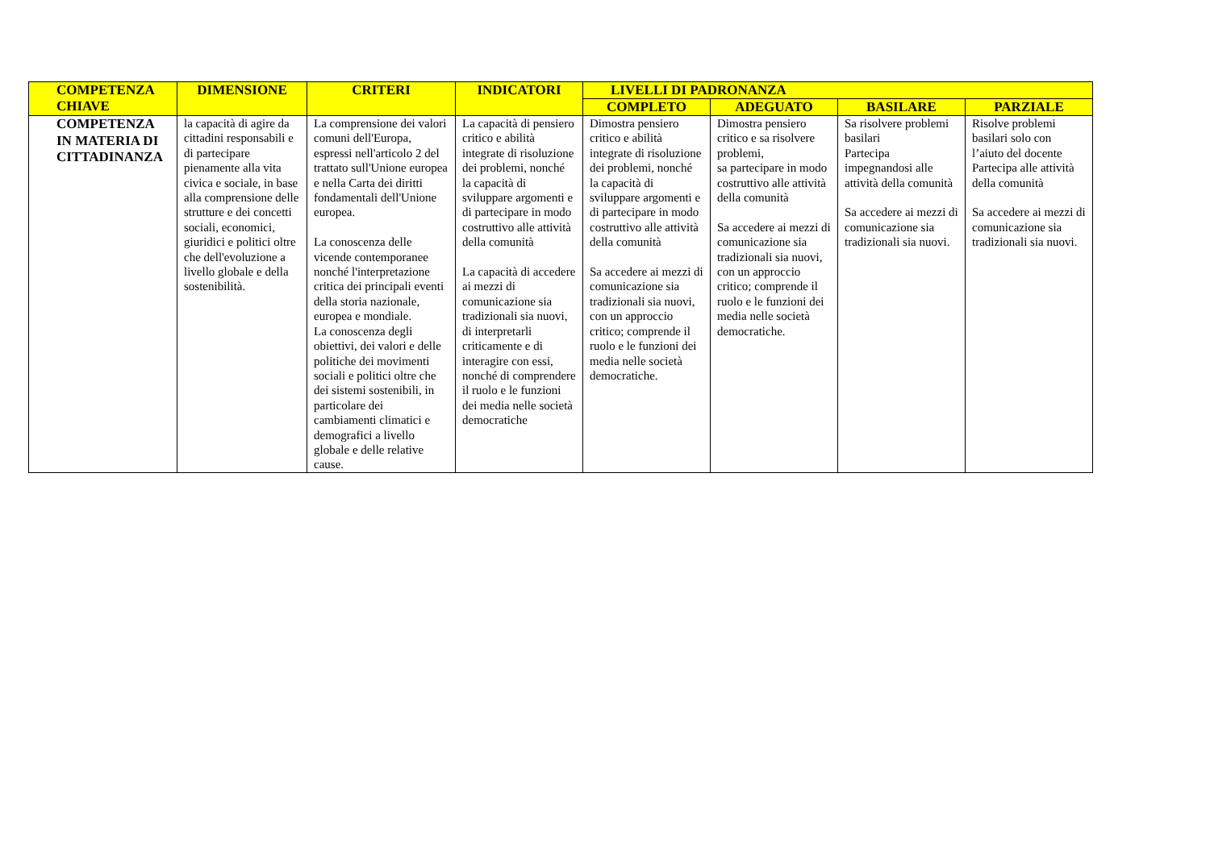| COMPETENZA CHIAVE | DIMENSIONE | CRITERI | INDICATORI | LIVELLI DI PADRONANZA | | | |
| --- | --- | --- | --- | --- | --- | --- | --- |
| | | | | COMPLETO | ADEGUATO | BASILARE | PARZIALE |
| COMPETENZA IN MATERIA DI CITTADINANZA | la capacità di agire da cittadini responsabili e di partecipare pienamente alla vita civica e sociale, in base alla comprensione delle strutture e dei concetti sociali, economici, giuridici e politici oltre che dell'evoluzione a livello globale e della sostenibilità. | La comprensione dei valori comuni dell'Europa, espressi nell'articolo 2 del trattato sull'Unione europea e nella Carta dei diritti fondamentali dell'Unione europea. La conoscenza delle vicende contemporanee nonché l'interpretazione critica dei principali eventi della storia nazionale, europea e mondiale. La conoscenza degli obiettivi, dei valori e delle politiche dei movimenti sociali e politici oltre che dei sistemi sostenibili, in particolare dei cambiamenti climatici e demografici a livello globale e delle relative cause. | La capacità di pensiero critico e abilità integrate di risoluzione dei problemi, nonché la capacità di sviluppare argomenti e di partecipare in modo costruttivo alle attività della comunità La capacità di accedere ai mezzi di comunicazione sia tradizionali sia nuovi, di interpretarli criticamente e di interagire con essi, nonché di comprendere il ruolo e le funzioni dei media nelle società democratiche | Dimostra pensiero critico e abilità integrate di risoluzione dei problemi, nonché la capacità di sviluppare argomenti e di partecipare in modo costruttivo alle attività della comunità Sa accedere ai mezzi di comunicazione sia tradizionali sia nuovi, con un approccio critico; comprende il ruolo e le funzioni dei media nelle società democratiche. | Dimostra pensiero critico e sa risolvere problemi, sa partecipare in modo costruttivo alle attività della comunità Sa accedere ai mezzi di comunicazione sia tradizionali sia nuovi, con un approccio critico; comprende il ruolo e le funzioni dei media nelle società democratiche. | Sa risolvere problemi basilari Partecipa impegnandosi alle attività della comunità Sa accedere ai mezzi di comunicazione sia tradizionali sia nuovi. | Risolve problemi basilari solo con l’aiuto del docente Partecipa alle attività della comunità Sa accedere ai mezzi di comunicazione sia tradizionali sia nuovi. |